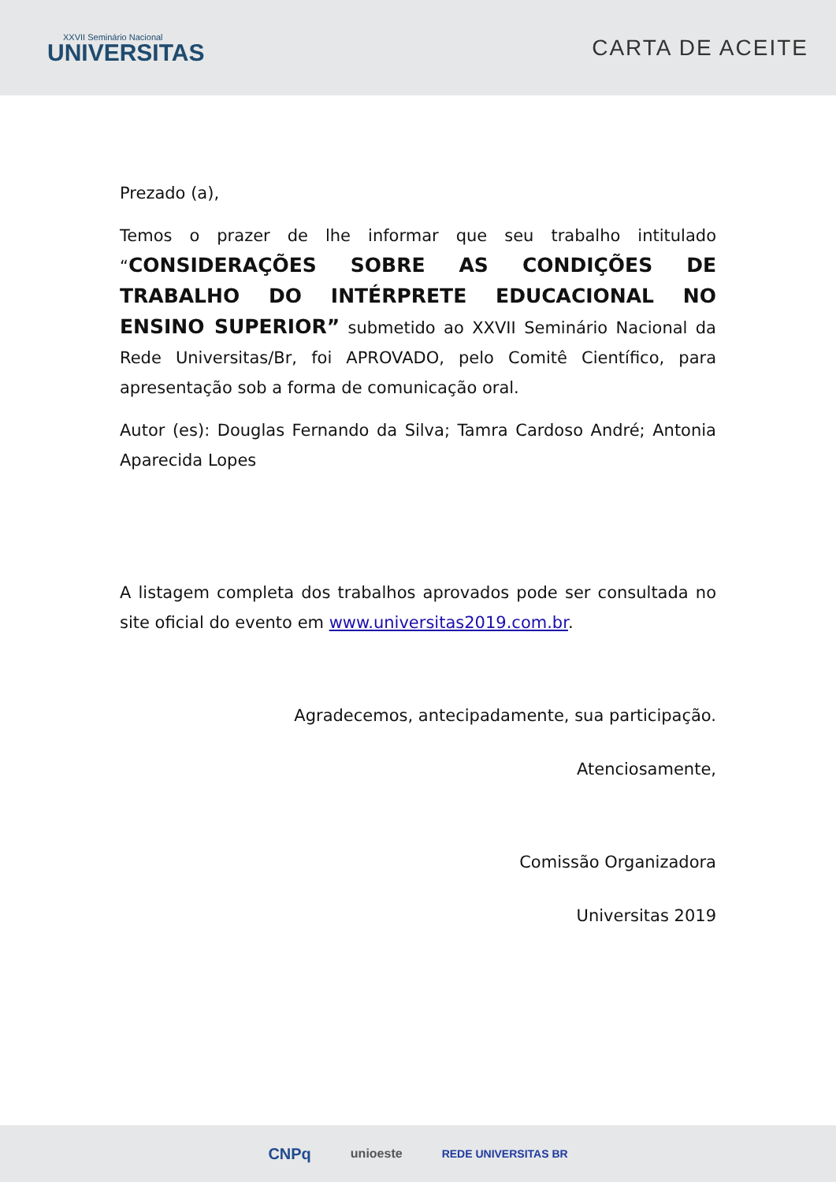XXVII Seminário Nacional
UNIVERSITAS
CARTA DE ACEITE
Prezado (a),
Temos o prazer de lhe informar que seu trabalho intitulado “CONSIDERAÇÕES SOBRE AS CONDIÇÕES DE TRABALHO DO INTÉRPRETE EDUCACIONAL NO ENSINO SUPERIOR” submetido ao XXVII Seminário Nacional da Rede Universitas/Br, foi APROVADO, pelo Comitê Científico, para apresentação sob a forma de comunicação oral.
Autor (es): Douglas Fernando da Silva; Tamra Cardoso André; Antonia Aparecida Lopes
A listagem completa dos trabalhos aprovados pode ser consultada no site oficial do evento em www.universitas2019.com.br.
Agradecemos, antecipadamente, sua participação.
Atenciosamente,
Comissão Organizadora
Universitas 2019
CNPq unioeste REDE UNIVERSITAS BR